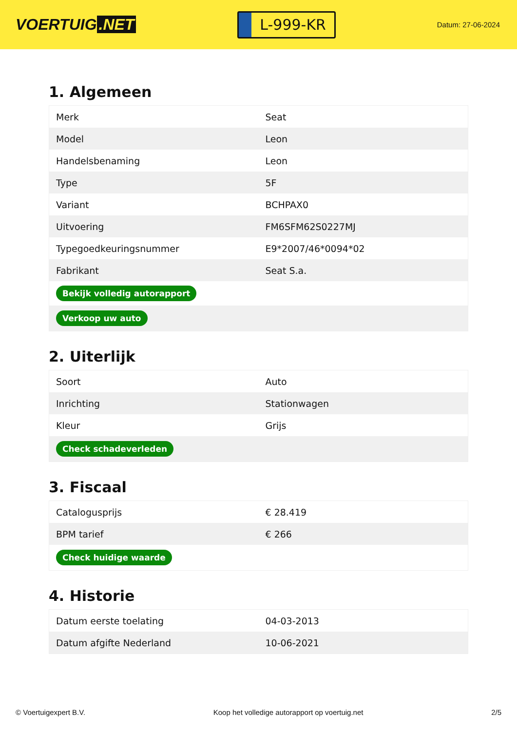VOERTUIG.NET
L-999-KR
Datum: 27-06-2024
1. Algemeen
| Merk | Seat |
| Model | Leon |
| Handelsbenaming | Leon |
| Type | 5F |
| Variant | BCHPAX0 |
| Uitvoering | FM6SFM62S0227MJ |
| Typegoedkeuringsnummer | E9*2007/46*0094*02 |
| Fabrikant | Seat S.a. |
| Bekijk volledig autorapport | |
| Verkoop uw auto | |
2. Uiterlijk
| Soort | Auto |
| Inrichting | Stationwagen |
| Kleur | Grijs |
| Check schadeverleden | |
3. Fiscaal
| Catalogusprijs | € 28.419 |
| BPM tarief | € 266 |
| Check huidige waarde | |
4. Historie
| Datum eerste toelating | 04-03-2013 |
| Datum afgifte Nederland | 10-06-2021 |
© Voertuigexpert B.V. Koop het volledige autorapport op voertuig.net 2/5